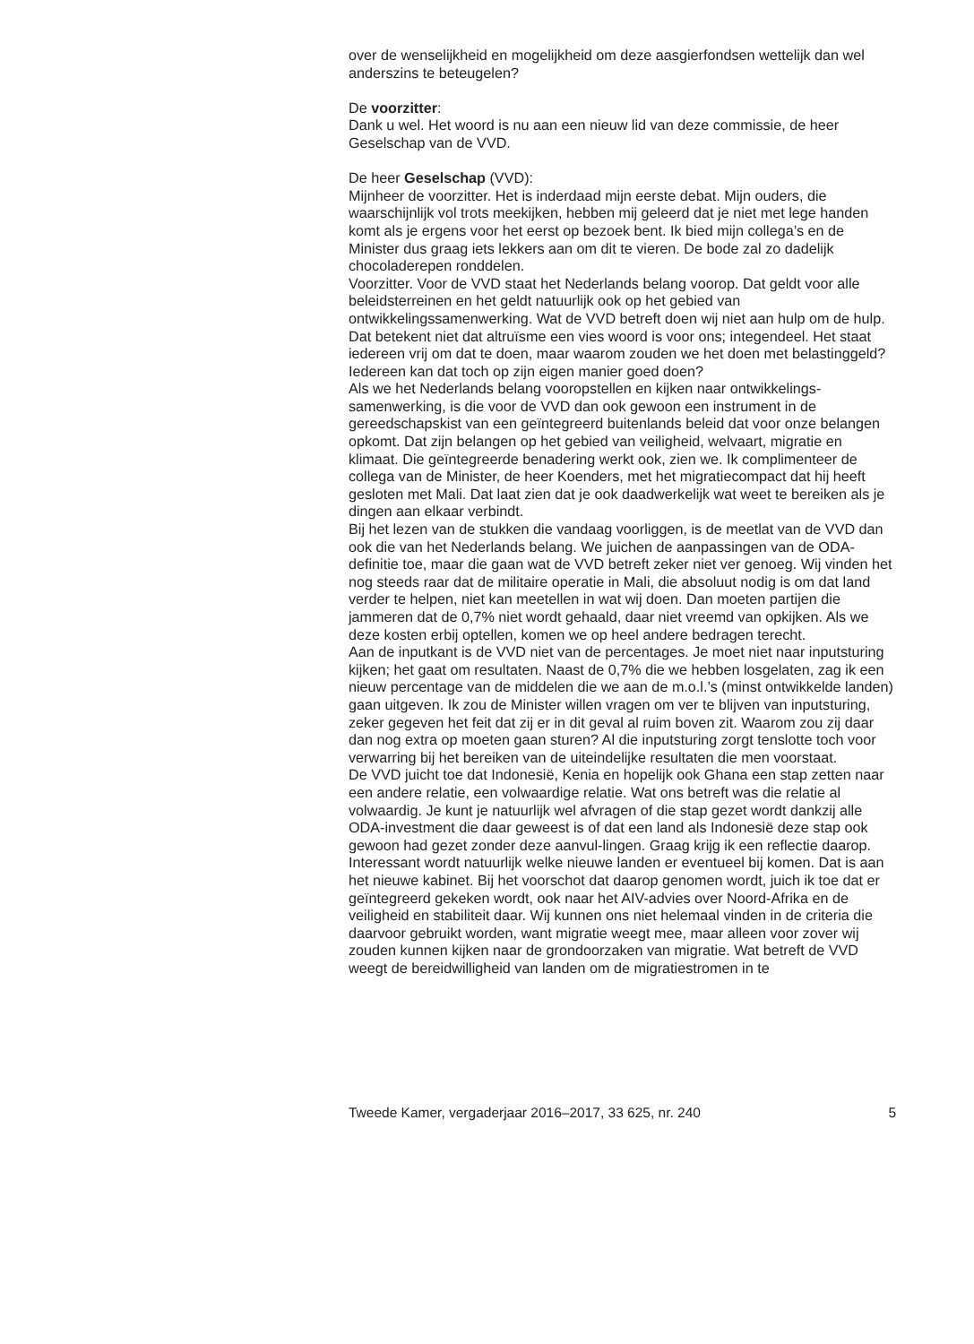over de wenselijkheid en mogelijkheid om deze aasgierfondsen wettelijk dan wel anderszins te beteugelen?
De voorzitter:
Dank u wel. Het woord is nu aan een nieuw lid van deze commissie, de heer Geselschap van de VVD.
De heer Geselschap (VVD):
Mijnheer de voorzitter. Het is inderdaad mijn eerste debat. Mijn ouders, die waarschijnlijk vol trots meekijken, hebben mij geleerd dat je niet met lege handen komt als je ergens voor het eerst op bezoek bent. Ik bied mijn collega’s en de Minister dus graag iets lekkers aan om dit te vieren. De bode zal zo dadelijk chocoladerepen ronddelen.
Voorzitter. Voor de VVD staat het Nederlands belang voorop. Dat geldt voor alle beleidsterreinen en het geldt natuurlijk ook op het gebied van ontwikkelingssamenwerking. Wat de VVD betreft doen wij niet aan hulp om de hulp. Dat betekent niet dat altruïsme een vies woord is voor ons; integendeel. Het staat iedereen vrij om dat te doen, maar waarom zouden we het doen met belastinggeld? Iedereen kan dat toch op zijn eigen manier goed doen?
Als we het Nederlands belang vooropstellen en kijken naar ontwikkelings-samenwerking, is die voor de VVD dan ook gewoon een instrument in de gereedschapskist van een geïntegreerd buitenlands beleid dat voor onze belangen opkomt. Dat zijn belangen op het gebied van veiligheid, welvaart, migratie en klimaat. Die geïntegreerde benadering werkt ook, zien we. Ik complimenteer de collega van de Minister, de heer Koenders, met het migratiecompact dat hij heeft gesloten met Mali. Dat laat zien dat je ook daadwerkelijk wat weet te bereiken als je dingen aan elkaar verbindt.
Bij het lezen van de stukken die vandaag voorliggen, is de meetlat van de VVD dan ook die van het Nederlands belang. We juichen de aanpassingen van de ODA-definitie toe, maar die gaan wat de VVD betreft zeker niet ver genoeg. Wij vinden het nog steeds raar dat de militaire operatie in Mali, die absoluut nodig is om dat land verder te helpen, niet kan meetellen in wat wij doen. Dan moeten partijen die jammeren dat de 0,7% niet wordt gehaald, daar niet vreemd van opkijken. Als we deze kosten erbij optellen, komen we op heel andere bedragen terecht.
Aan de inputkant is de VVD niet van de percentages. Je moet niet naar inputsturing kijken; het gaat om resultaten. Naast de 0,7% die we hebben losgelaten, zag ik een nieuw percentage van de middelen die we aan de m.o.l.’s (minst ontwikkelde landen) gaan uitgeven. Ik zou de Minister willen vragen om ver te blijven van inputsturing, zeker gegeven het feit dat zij er in dit geval al ruim boven zit. Waarom zou zij daar dan nog extra op moeten gaan sturen? Al die inputsturing zorgt tenslotte toch voor verwarring bij het bereiken van de uiteindelijke resultaten die men voorstaat.
De VVD juicht toe dat Indonesië, Kenia en hopelijk ook Ghana een stap zetten naar een andere relatie, een volwaardige relatie. Wat ons betreft was die relatie al volwaardig. Je kunt je natuurlijk wel afvragen of die stap gezet wordt dankzij alle ODA-investment die daar geweest is of dat een land als Indonesië deze stap ook gewoon had gezet zonder deze aanvul-lingen. Graag krijg ik een reflectie daarop.
Interessant wordt natuurlijk welke nieuwe landen er eventueel bij komen. Dat is aan het nieuwe kabinet. Bij het voorschot dat daarop genomen wordt, juich ik toe dat er geïntegreerd gekeken wordt, ook naar het AIV-advies over Noord-Afrika en de veiligheid en stabiliteit daar. Wij kunnen ons niet helemaal vinden in de criteria die daarvoor gebruikt worden, want migratie weegt mee, maar alleen voor zover wij zouden kunnen kijken naar de grondoorzaken van migratie. Wat betreft de VVD weegt de bereidwilligheid van landen om de migratiestromen in te
Tweede Kamer, vergaderjaar 2016–2017, 33 625, nr. 240 5